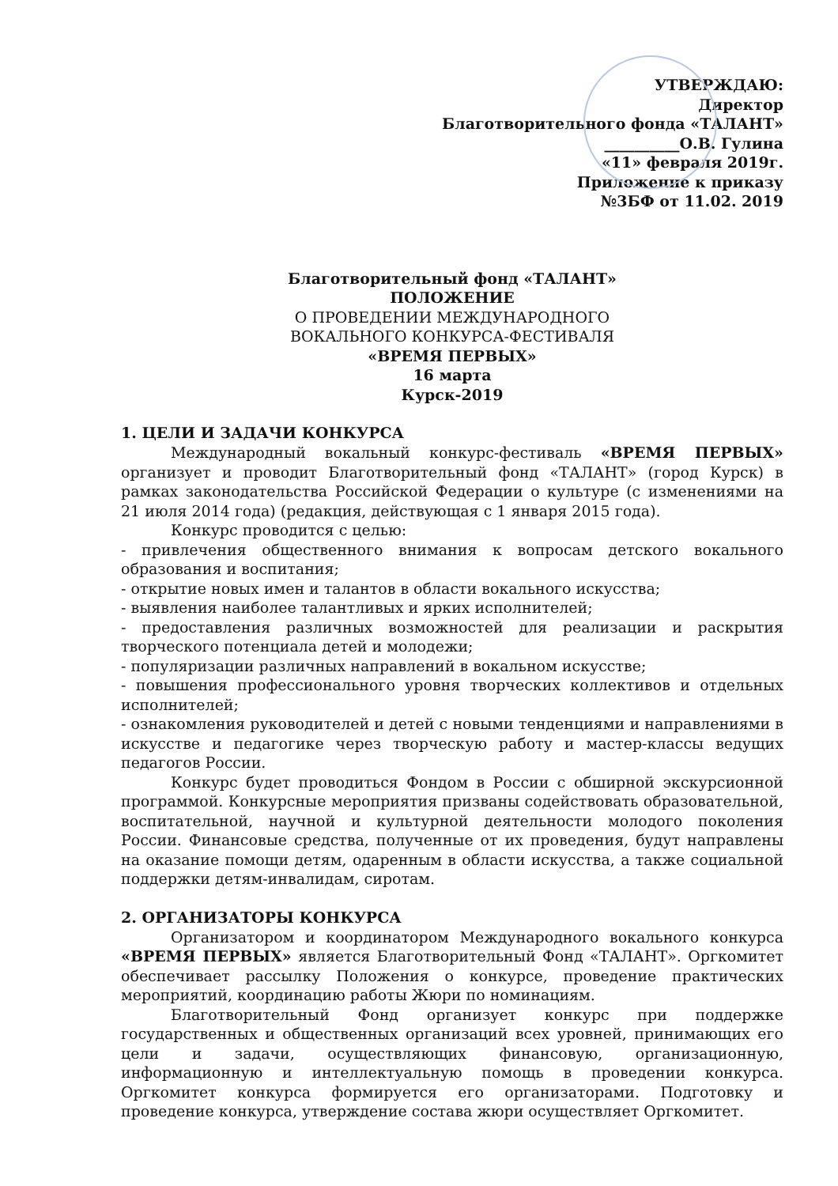УТВЕРЖДАЮ:
Директор
Благотворительного фонда «ТАЛАНТ»
__________О.В. Гулина
«11» февраля 2019г.
Приложение к приказу
№3БФ от 11.02. 2019
Благотворительный фонд «ТАЛАНТ»
ПОЛОЖЕНИЕ
О ПРОВЕДЕНИИ МЕЖДУНАРОДНОГО
ВОКАЛЬНОГО КОНКУРСА-ФЕСТИВАЛЯ
«ВРЕМЯ ПЕРВЫХ»
16 марта
Курск-2019
1. ЦЕЛИ И ЗАДАЧИ КОНКУРСА
Международный вокальный конкурс-фестиваль «ВРЕМЯ ПЕРВЫХ» организует и проводит Благотворительный фонд «ТАЛАНТ» (город Курск) в рамках законодательства Российской Федерации о культуре (с изменениями на 21 июля 2014 года) (редакция, действующая с 1 января 2015 года).
Конкурс проводится с целью:
- привлечения общественного внимания к вопросам детского вокального образования и воспитания;
- открытие новых имен и талантов в области вокального искусства;
- выявления наиболее талантливых и ярких исполнителей;
- предоставления различных возможностей для реализации и раскрытия творческого потенциала детей и молодежи;
- популяризации различных направлений в вокальном искусстве;
- повышения профессионального уровня творческих коллективов и отдельных исполнителей;
- ознакомления руководителей и детей с новыми тенденциями и направлениями в искусстве и педагогике через творческую работу и мастер-классы ведущих педагогов России.
Конкурс будет проводиться Фондом в России с обширной экскурсионной программой. Конкурсные мероприятия призваны содействовать образовательной, воспитательной, научной и культурной деятельности молодого поколения России. Финансовые средства, полученные от их проведения, будут направлены на оказание помощи детям, одаренным в области искусства, а также социальной поддержки детям-инвалидам, сиротам.
2. ОРГАНИЗАТОРЫ КОНКУРСА
Организатором и координатором Международного вокального конкурса «ВРЕМЯ ПЕРВЫХ» является Благотворительный Фонд «ТАЛАНТ». Оргкомитет обеспечивает рассылку Положения о конкурсе, проведение практических мероприятий, координацию работы Жюри по номинациям.
Благотворительный Фонд организует конкурс при поддержке государственных и общественных организаций всех уровней, принимающих его цели и задачи, осуществляющих финансовую, организационную, информационную и интеллектуальную помощь в проведении конкурса. Оргкомитет конкурса формируется его организаторами. Подготовку и проведение конкурса, утверждение состава жюри осуществляет Оргкомитет.